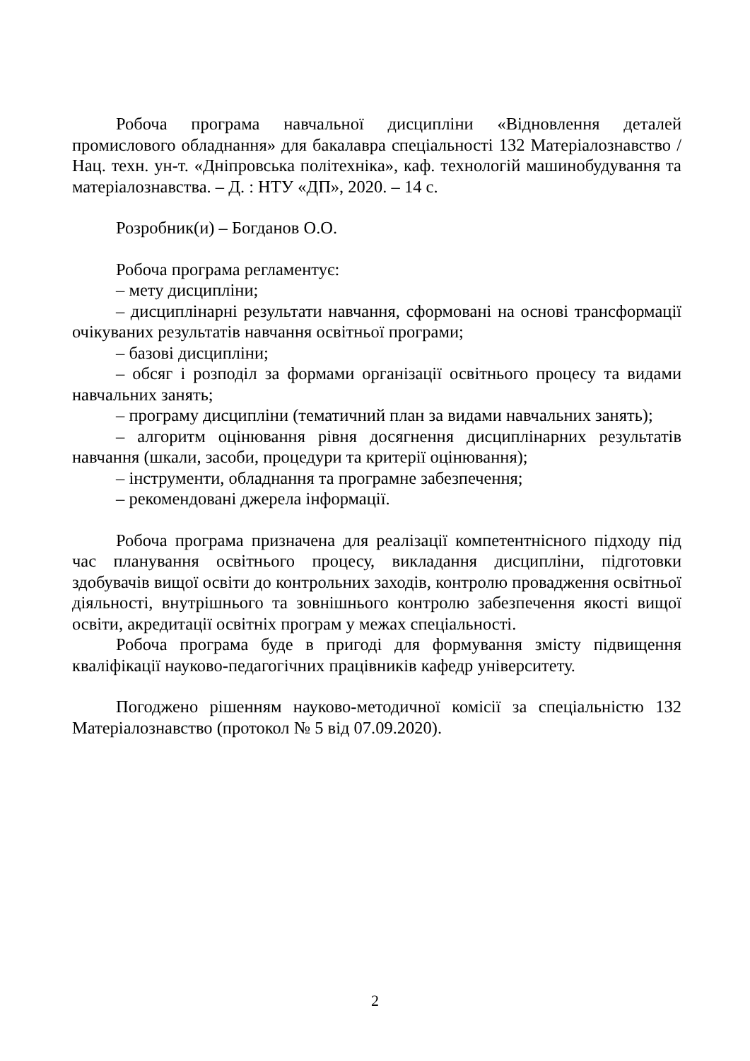Робоча програма навчальної дисципліни «Відновлення деталей промислового обладнання» для бакалавра спеціальності 132 Матеріалознавство / Нац. техн. ун-т. «Дніпровська політехніка», каф. технологій машинобудування та матеріалознавства. – Д. : НТУ «ДП», 2020. – 14 с.
Розробник(и) – Богданов О.О.
Робоча програма регламентує:
– мету дисципліни;
– дисциплінарні результати навчання, сформовані на основі трансформації очікуваних результатів навчання освітньої програми;
– базові дисципліни;
– обсяг і розподіл за формами організації освітнього процесу та видами навчальних занять;
– програму дисципліни (тематичний план за видами навчальних занять);
– алгоритм оцінювання рівня досягнення дисциплінарних результатів навчання (шкали, засоби, процедури та критерії оцінювання);
– інструменти, обладнання та програмне забезпечення;
– рекомендовані джерела інформації.
Робоча програма призначена для реалізації компетентнісного підходу під час планування освітнього процесу, викладання дисципліни, підготовки здобувачів вищої освіти до контрольних заходів, контролю провадження освітньої діяльності, внутрішнього та зовнішнього контролю забезпечення якості вищої освіти, акредитації освітніх програм у межах спеціальності.
Робоча програма буде в пригоді для формування змісту підвищення кваліфікації науково-педагогічних працівників кафедр університету.
Погоджено рішенням науково-методичної комісії за спеціальністю 132 Матеріалознавство (протокол № 5 від 07.09.2020).
2